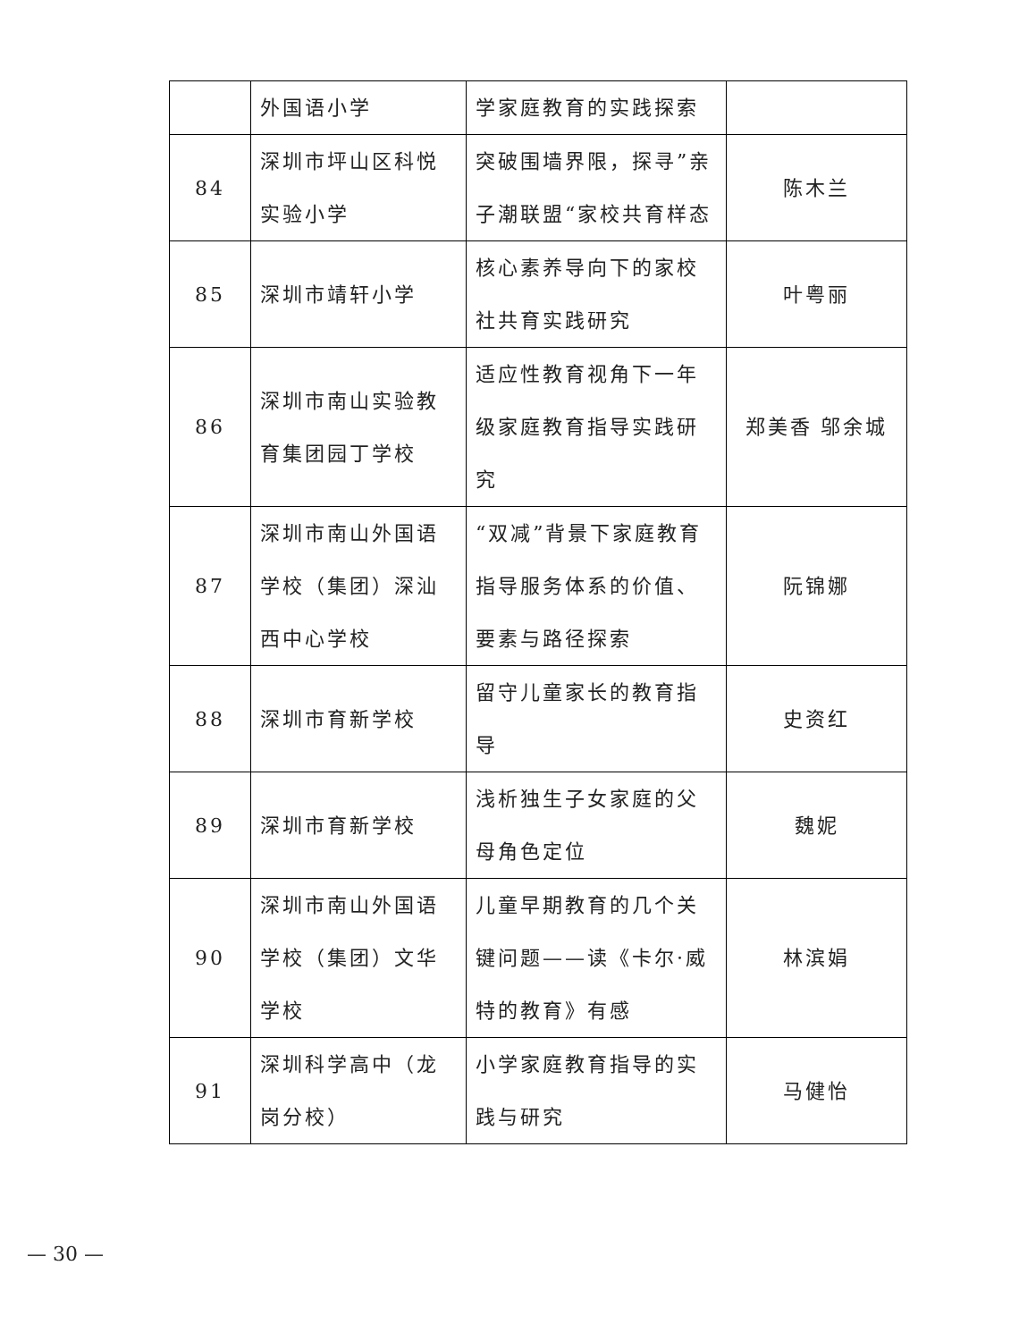| | 外国语小学 | 学家庭教育的实践探索 | |
| 84 | 深圳市坪山区科悦实验小学 | 突破围墙界限，探寻”亲子潮联盟“家校共育样态 | 陈木兰 |
| 85 | 深圳市靖轩小学 | 核心素养导向下的家校社共育实践研究 | 叶粤丽 |
| 86 | 深圳市南山实验教育集团园丁学校 | 适应性教育视角下一年级家庭教育指导实践研究 | 郑美香 邬余城 |
| 87 | 深圳市南山外国语学校（集团）深汕西中心学校 | “双减”背景下家庭教育指导服务体系的价值、要素与路径探索 | 阮锦娜 |
| 88 | 深圳市育新学校 | 留守儿童家长的教育指导 | 史资红 |
| 89 | 深圳市育新学校 | 浅析独生子女家庭的父母角色定位 | 魏妮 |
| 90 | 深圳市南山外国语学校（集团）文华学校 | 儿童早期教育的几个关键问题——读《卡尔·威特的教育》有感 | 林滨娟 |
| 91 | 深圳科学高中（龙岗分校） | 小学家庭教育指导的实践与研究 | 马健怡 |
— 30 —